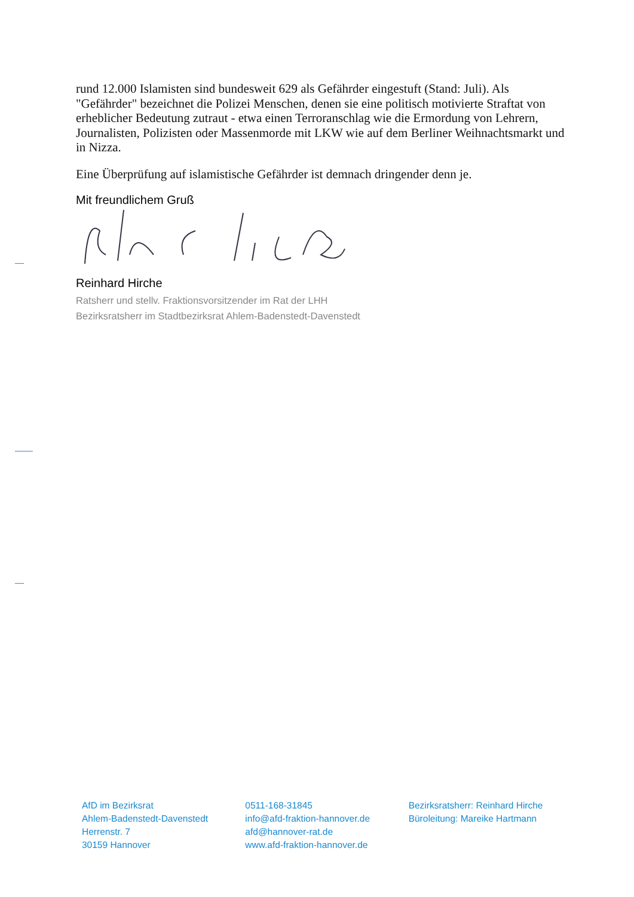rund 12.000 Islamisten sind bundesweit 629 als Gefährder eingestuft (Stand: Juli). Als "Gefährder" bezeichnet die Polizei Menschen, denen sie eine politisch motivierte Straftat von erheblicher Bedeutung zutraut - etwa einen Terroranschlag wie die Ermordung von Lehrern, Journalisten, Polizisten oder Massenmorde mit LKW wie auf dem Berliner Weihnachtsmarkt und in Nizza.
Eine Überprüfung auf islamistische Gefährder ist demnach dringender denn je.
Mit freundlichem Gruß
Reinhard Hirche
Ratsherr und stellv. Fraktionsvorsitzender im Rat der LHH
Bezirksratsherr im Stadtbezirksrat Ahlem-Badenstedt-Davenstedt
AfD im Bezirksrat
Ahlem-Badenstedt-Davenstedt
Herrenstr. 7
30159 Hannover
0511-168-31845
info@afd-fraktion-hannover.de
afd@hannover-rat.de
www.afd-fraktion-hannover.de
Bezirksratsherr: Reinhard Hirche
Büroleitung: Mareike Hartmann